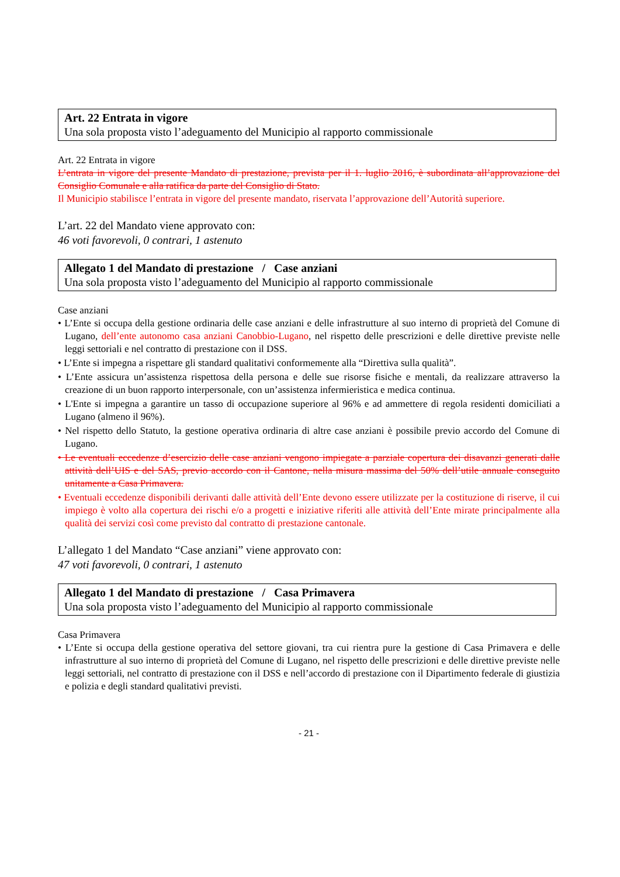Art. 22 Entrata in vigore
Una sola proposta visto l’adeguamento del Municipio al rapporto commissionale
Art. 22 Entrata in vigore
L’entrata in vigore del presente Mandato di prestazione, prevista per il 1. luglio 2016, è subordinata all’approvazione del Consiglio Comunale e alla ratifica da parte del Consiglio di Stato.
Il Municipio stabilisce l’entrata in vigore del presente mandato, riservata l’approvazione dell’Autorità superiore.
L’art. 22 del Mandato viene approvato con:
46 voti favorevoli, 0 contrari, 1 astenuto
Allegato 1 del Mandato di prestazione / Case anziani
Una sola proposta visto l’adeguamento del Municipio al rapporto commissionale
Case anziani
• L’Ente si occupa della gestione ordinaria delle case anziani e delle infrastrutture al suo interno di proprietà del Comune di Lugano, dell’ente autonomo casa anziani Canobbio-Lugano, nel rispetto delle prescrizioni e delle direttive previste nelle leggi settoriali e nel contratto di prestazione con il DSS.
• L’Ente si impegna a rispettare gli standard qualitativi conformemente alla “Direttiva sulla qualità”.
• L’Ente assicura un’assistenza rispettosa della persona e delle sue risorse fisiche e mentali, da realizzare attraverso la creazione di un buon rapporto interpersonale, con un’assistenza infermieristica e medica continua.
• L'Ente si impegna a garantire un tasso di occupazione superiore al 96% e ad ammettere di regola residenti domiciliati a Lugano (almeno il 96%).
• Nel rispetto dello Statuto, la gestione operativa ordinaria di altre case anziani è possibile previo accordo del Comune di Lugano.
• Le eventuali eccedenze d’esercizio delle case anziani vengono impiegate a parziale copertura dei disavanzi generati dalle attività dell’UIS e del SAS, previo accordo con il Cantone, nella misura massima del 50% dell’utile annuale conseguito unitamente a Casa Primavera.
• Eventuali eccedenze disponibili derivanti dalle attività dell’Ente devono essere utilizzate per la costituzione di riserve, il cui impiego è volto alla copertura dei rischi e/o a progetti e iniziative riferiti alle attività dell’Ente mirate principalmente alla qualità dei servizi così come previsto dal contratto di prestazione cantonale.
L’allegato 1 del Mandato “Case anziani” viene approvato con:
47 voti favorevoli, 0 contrari, 1 astenuto
Allegato 1 del Mandato di prestazione / Casa Primavera
Una sola proposta visto l’adeguamento del Municipio al rapporto commissionale
Casa Primavera
• L’Ente si occupa della gestione operativa del settore giovani, tra cui rientra pure la gestione di Casa Primavera e delle infrastrutture al suo interno di proprietà del Comune di Lugano, nel rispetto delle prescrizioni e delle direttive previste nelle leggi settoriali, nel contratto di prestazione con il DSS e nell’accordo di prestazione con il Dipartimento federale di giustizia e polizia e degli standard qualitativi previsti.
- 21 -